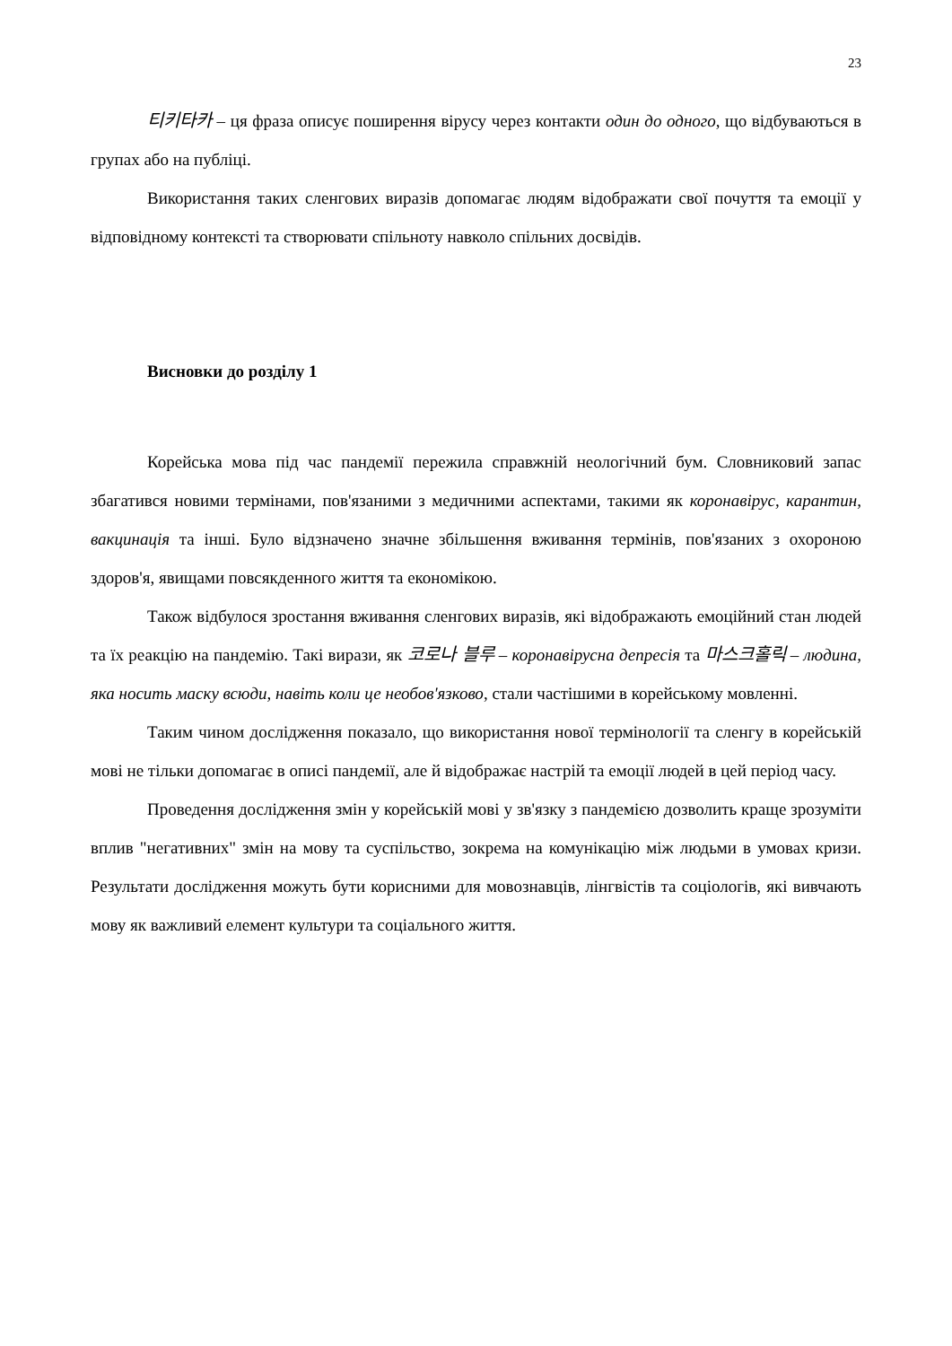23
티키타카 – ця фраза описує поширення вірусу через контакти один до одного, що відбуваються в групах або на публіці.
Використання таких сленгових виразів допомагає людям відображати свої почуття та емоції у відповідному контексті та створювати спільноту навколо спільних досвідів.
Висновки до розділу 1
Корейська мова під час пандемії пережила справжній неологічний бум. Словниковий запас збагатився новими термінами, пов'язаними з медичними аспектами, такими як коронавірус, карантин, вакцинація та інші. Було відзначено значне збільшення вживання термінів, пов'язаних з охороною здоров'я, явищами повсякденного життя та економікою.
Також відбулося зростання вживання сленгових виразів, які відображають емоційний стан людей та їх реакцію на пандемію. Такі вирази, як 코로나 블루 – коронавірусна депресія та 마스크홀릭 – людина, яка носить маску всюди, навіть коли це необов'язково, стали частішими в корейському мовленні.
Таким чином дослідження показало, що використання нової термінології та сленгу в корейській мові не тільки допомагає в описі пандемії, але й відображає настрій та емоції людей в цей період часу.
Проведення дослідження змін у корейській мові у зв'язку з пандемією дозволить краще зрозуміти вплив "негативних" змін на мову та суспільство, зокрема на комунікацію між людьми в умовах кризи. Результати дослідження можуть бути корисними для мовознавців, лінгвістів та соціологів, які вивчають мову як важливий елемент культури та соціального життя.